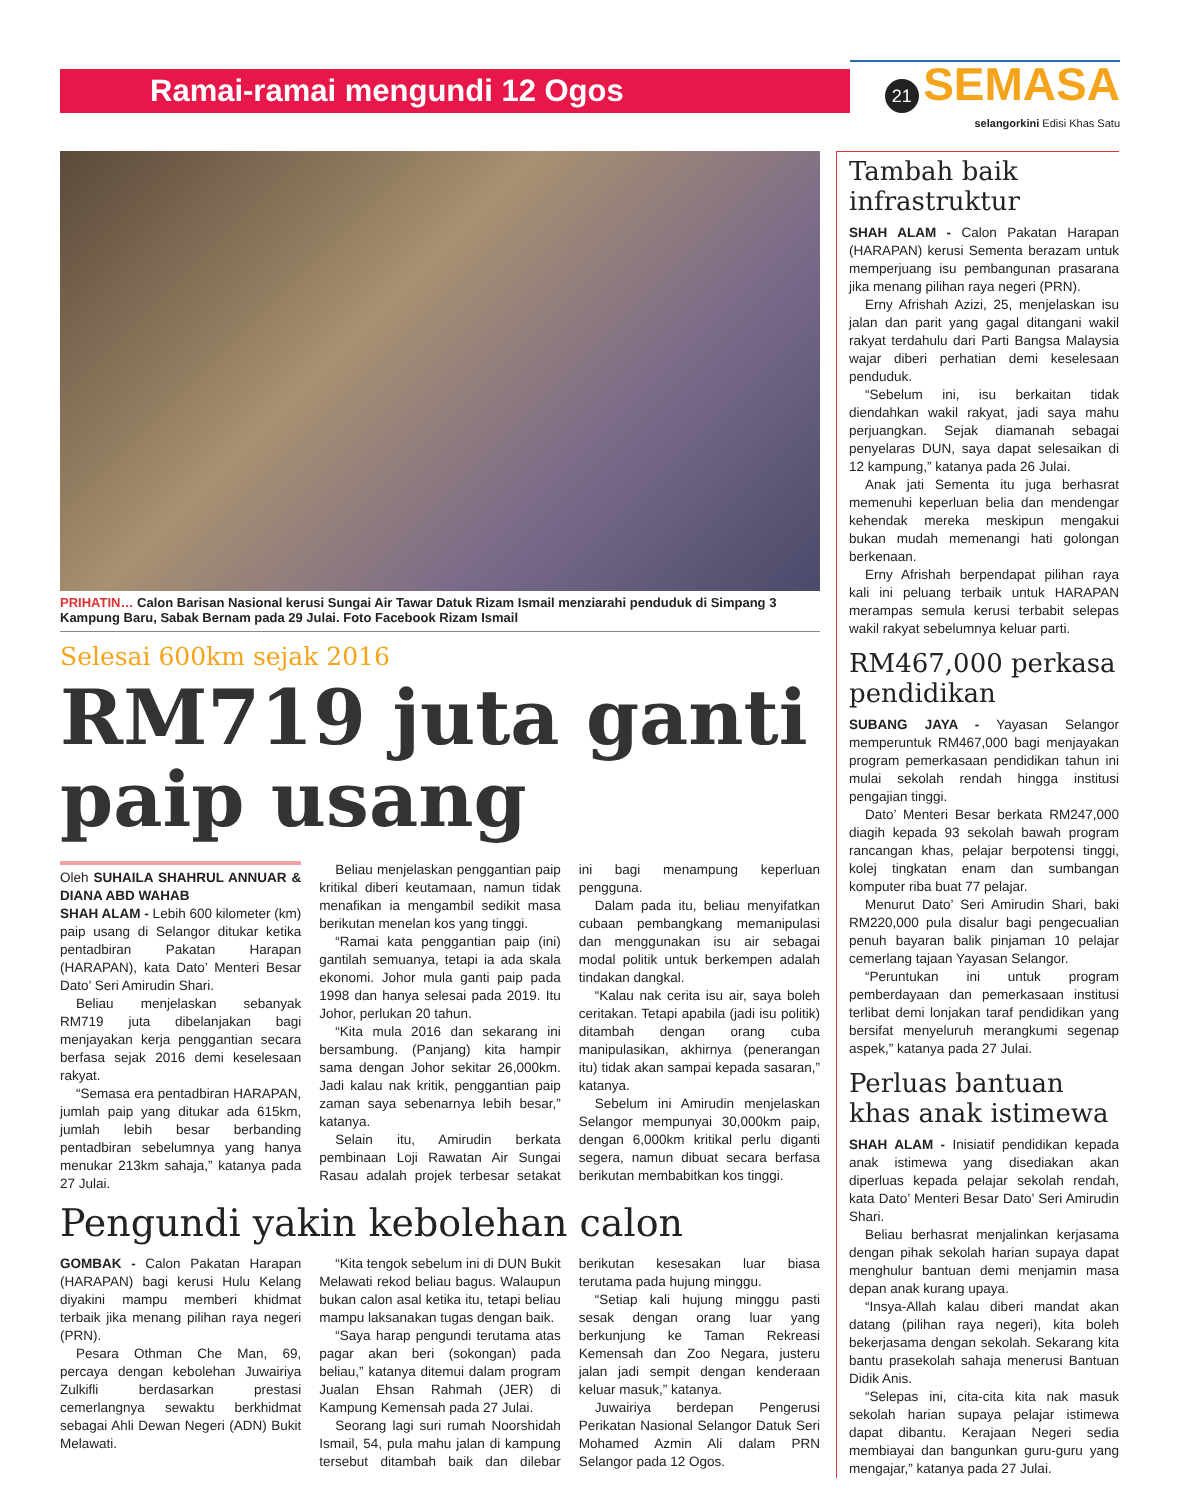Ramai-ramai mengundi 12 Ogos
21 SEMASA
selangorkini Edisi Khas Satu
PRIHATIN… Calon Barisan Nasional kerusi Sungai Air Tawar Datuk Rizam Ismail menziarahi penduduk di Simpang 3 Kampung Baru, Sabak Bernam pada 29 Julai. Foto Facebook Rizam Ismail
Selesai 600km sejak 2016
RM719 juta ganti paip usang
Oleh SUHAILA SHAHRUL ANNUAR & DIANA ABD WAHAB
SHAH ALAM - Lebih 600 kilometer (km) paip usang di Selangor ditukar ketika pentadbiran Pakatan Harapan (HARAPAN), kata Dato’ Menteri Besar Dato’ Seri Amirudin Shari.
Beliau menjelaskan sebanyak RM719 juta dibelanjakan bagi menjayakan kerja penggantian secara berfasa sejak 2016 demi keselesaan rakyat.
“Semasa era pentadbiran HARAPAN, jumlah paip yang ditukar ada 615km, jumlah lebih besar berbanding pentadbiran sebelumnya yang hanya menukar 213km sahaja,” katanya pada 27 Julai.
Beliau menjelaskan penggantian paip kritikal diberi keutamaan, namun tidak menafikan ia mengambil sedikit masa berikutan menelan kos yang tinggi.
“Ramai kata penggantian paip (ini) gantilah semuanya, tetapi ia ada skala ekonomi. Johor mula ganti paip pada 1998 dan hanya selesai pada 2019. Itu Johor, perlukan 20 tahun.
“Kita mula 2016 dan sekarang ini bersambung. (Panjang) kita hampir sama dengan Johor sekitar 26,000km. Jadi kalau nak kritik, penggantian paip zaman saya sebenarnya lebih besar,” katanya.
Selain itu, Amirudin berkata pembinaan Loji Rawatan Air Sungai Rasau adalah projek terbesar setakat ini bagi menampung keperluan pengguna.
Dalam pada itu, beliau menyifatkan cubaan pembangkang memanipulasi dan menggunakan isu air sebagai modal politik untuk berkempen adalah tindakan dangkal.
“Kalau nak cerita isu air, saya boleh ceritakan. Tetapi apabila (jadi isu politik) ditambah dengan orang cuba manipulasikan, akhirnya (penerangan itu) tidak akan sampai kepada sasaran,” katanya.
Sebelum ini Amirudin menjelaskan Selangor mempunyai 30,000km paip, dengan 6,000km kritikal perlu diganti segera, namun dibuat secara berfasa berikutan membabitkan kos tinggi.
Pengundi yakin kebolehan calon
GOMBAK - Calon Pakatan Harapan (HARAPAN) bagi kerusi Hulu Kelang diyakini mampu memberi khidmat terbaik jika menang pilihan raya negeri (PRN).
Pesara Othman Che Man, 69, percaya dengan kebolehan Juwairiya Zulkifli berdasarkan prestasi cemerlangnya sewaktu berkhidmat sebagai Ahli Dewan Negeri (ADN) Bukit Melawati.
“Kita tengok sebelum ini di DUN Bukit Melawati rekod beliau bagus. Walaupun bukan calon asal ketika itu, tetapi beliau mampu laksanakan tugas dengan baik.
“Saya harap pengundi terutama atas pagar akan beri (sokongan) pada beliau,” katanya ditemui dalam program Jualan Ehsan Rahmah (JER) di Kampung Kemensah pada 27 Julai.
Seorang lagi suri rumah Noorshidah Ismail, 54, pula mahu jalan di kampung tersebut ditambah baik dan dilebar berikutan kesesakan luar biasa terutama pada hujung minggu.
“Setiap kali hujung minggu pasti sesak dengan orang luar yang berkunjung ke Taman Rekreasi Kemensah dan Zoo Negara, justeru jalan jadi sempit dengan kenderaan keluar masuk,” katanya.
Juwairiya berdepan Pengerusi Perikatan Nasional Selangor Datuk Seri Mohamed Azmin Ali dalam PRN Selangor pada 12 Ogos.
Tambah baik infrastruktur
SHAH ALAM - Calon Pakatan Harapan (HARAPAN) kerusi Sementa berazam untuk memperjuang isu pembangunan prasarana jika menang pilihan raya negeri (PRN).
Erny Afrishah Azizi, 25, menjelaskan isu jalan dan parit yang gagal ditangani wakil rakyat terdahulu dari Parti Bangsa Malaysia wajar diberi perhatian demi keselesaan penduduk.
“Sebelum ini, isu berkaitan tidak diendahkan wakil rakyat, jadi saya mahu perjuangkan. Sejak diamanah sebagai penyelaras DUN, saya dapat selesaikan di 12 kampung,” katanya pada 26 Julai.
Anak jati Sementa itu juga berhasrat memenuhi keperluan belia dan mendengar kehendak mereka meskipun mengakui bukan mudah memenangi hati golongan berkenaan.
Erny Afrishah berpendapat pilihan raya kali ini peluang terbaik untuk HARAPAN merampas semula kerusi terbabit selepas wakil rakyat sebelumnya keluar parti.
RM467,000 perkasa pendidikan
SUBANG JAYA - Yayasan Selangor memperuntuk RM467,000 bagi menjayakan program pemerkasaan pendidikan tahun ini mulai sekolah rendah hingga institusi pengajian tinggi.
Dato’ Menteri Besar berkata RM247,000 diagih kepada 93 sekolah bawah program rancangan khas, pelajar berpotensi tinggi, kolej tingkatan enam dan sumbangan komputer riba buat 77 pelajar.
Menurut Dato’ Seri Amirudin Shari, baki RM220,000 pula disalur bagi pengecualian penuh bayaran balik pinjaman 10 pelajar cemerlang tajaan Yayasan Selangor.
“Peruntukan ini untuk program pemberdayaan dan pemerkasaan institusi terlibat demi lonjakan taraf pendidikan yang bersifat menyeluruh merangkumi segenap aspek,” katanya pada 27 Julai.
Perluas bantuan khas anak istimewa
SHAH ALAM - Inisiatif pendidikan kepada anak istimewa yang disediakan akan diperluas kepada pelajar sekolah rendah, kata Dato’ Menteri Besar Dato’ Seri Amirudin Shari.
Beliau berhasrat menjalinkan kerjasama dengan pihak sekolah harian supaya dapat menghulur bantuan demi menjamin masa depan anak kurang upaya.
“Insya-Allah kalau diberi mandat akan datang (pilihan raya negeri), kita boleh bekerjasama dengan sekolah. Sekarang kita bantu prasekolah sahaja menerusi Bantuan Didik Anis.
“Selepas ini, cita-cita kita nak masuk sekolah harian supaya pelajar istimewa dapat dibantu. Kerajaan Negeri sedia membiayai dan bangunkan guru-guru yang mengajar,” katanya pada 27 Julai.